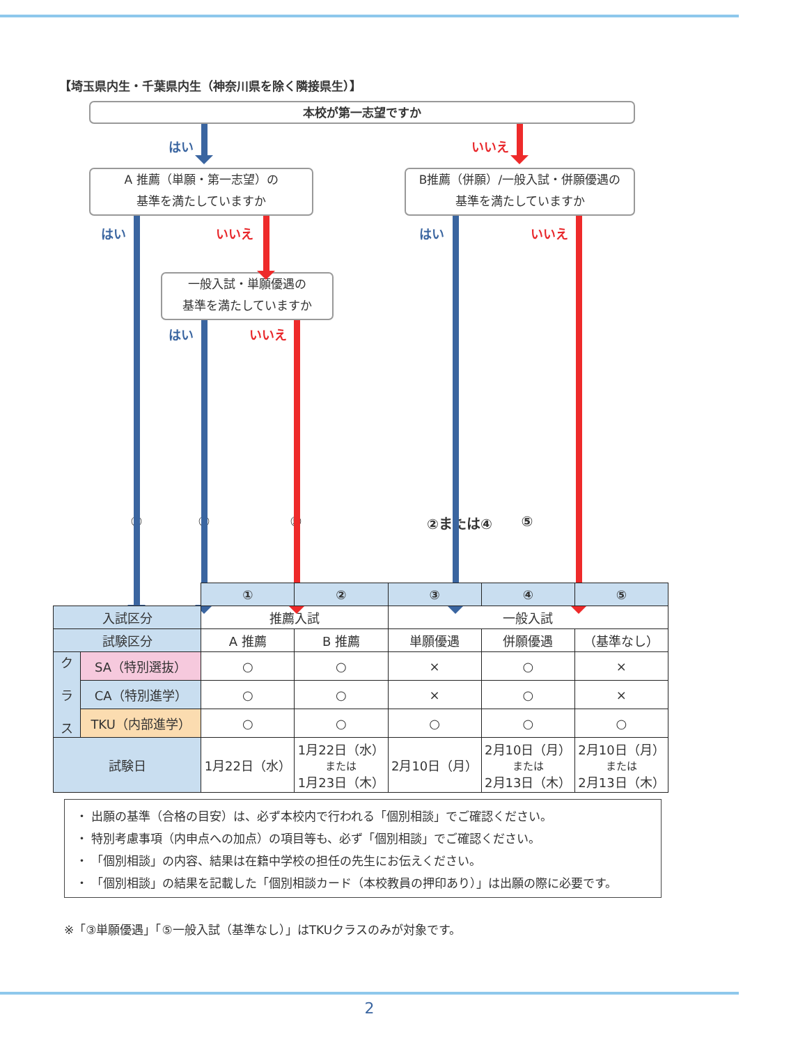【埼玉県内生・千葉県内生（神奈川県を除く隣接県生）】
本校が第一志望ですか
はい いいえ
A 推薦（単願・第一志望）の
基準を満たしていますか
B推薦（併願）/一般入試・併願優遇の
基準を満たしていますか
はい いいえ はい いいえ
一般入試・単願優遇の
基準を満たしていますか
はい いいえ
① ③ ⑤ ②または④ ⑤
| | | ① | ② | ③ | ④ | ⑤ |
| --- | --- | --- | --- | --- | --- | --- |
| 入試区分 | | 推薦入試 | | 一般入試 | | |
| 試験区分 | | A 推薦 | B 推薦 | 単願優遇 | 併願優遇 | （基準なし） |
| ク ラ ス | SA（特別選抜） | ○ | ○ | × | ○ | × |
| | CA（特別進学） | ○ | ○ | × | ○ | × |
| | TKU（内部進学） | ○ | ○ | ○ | ○ | ○ |
| 試験日 | | 1月22日（水） | 1月22日（水） または 1月23日（木） | 2月10日（月） | 2月10日（月） または 2月13日（木） | 2月10日（月） または 2月13日（木） |
・ 出願の基準（合格の目安）は、必ず本校内で行われる「個別相談」でご確認ください。
・ 特別考慮事項（内申点への加点）の項目等も、必ず「個別相談」でご確認ください。
・ 「個別相談」の内容、結果は在籍中学校の担任の先生にお伝えください。
・ 「個別相談」の結果を記載した「個別相談カード（本校教員の押印あり）」は出願の際に必要です。
※「③単願優遇」「⑤一般入試（基準なし）」はTKUクラスのみが対象です。
2